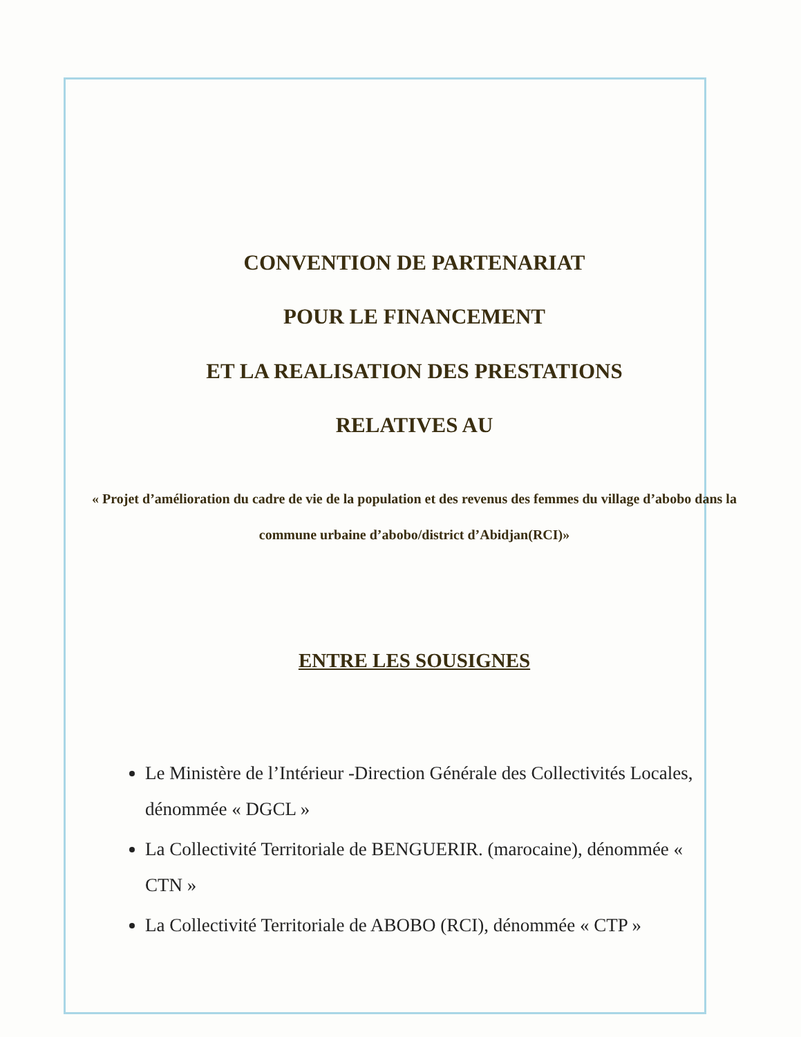CONVENTION DE PARTENARIAT
POUR LE FINANCEMENT
ET LA REALISATION DES PRESTATIONS
RELATIVES AU
« Projet d’amélioration du cadre de vie de la population et des revenus des femmes du village d’abobo dans la commune urbaine d’abobo/district d’Abidjan(RCI)»
ENTRE LES SOUSIGNES
Le Ministère de l’Intérieur -Direction Générale des Collectivités Locales, dénommée « DGCL »
La Collectivité Territoriale de BENGUERIR. (marocaine), dénommée « CTN »
La Collectivité Territoriale de ABOBO (RCI), dénommée « CTP »